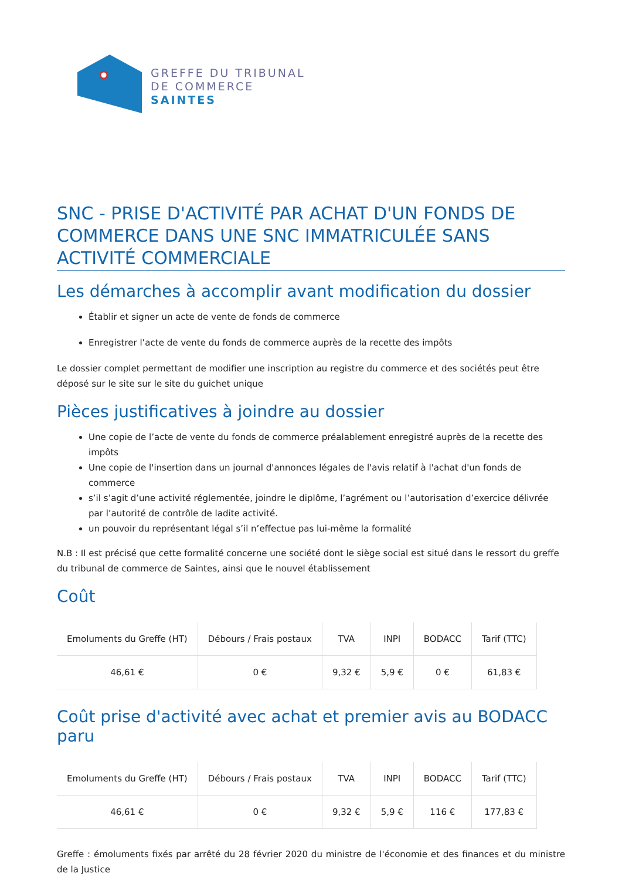GREFFE DU TRIBUNAL
DE COMMERCE
SAINTES
SNC - PRISE D'ACTIVITÉ PAR ACHAT D'UN FONDS DE COMMERCE DANS UNE SNC IMMATRICULÉE SANS ACTIVITÉ COMMERCIALE
Les démarches à accomplir avant modification du dossier
Établir et signer un acte de vente de fonds de commerce
Enregistrer l’acte de vente du fonds de commerce auprès de la recette des impôts
Le dossier complet permettant de modifier une inscription au registre du commerce et des sociétés peut être déposé sur le site sur le site du guichet unique
Pièces justificatives à joindre au dossier
Une copie de l’acte de vente du fonds de commerce préalablement enregistré auprès de la recette des impôts
Une copie de l'insertion dans un journal d'annonces légales de l'avis relatif à l'achat d'un fonds de commerce
s’il s’agit d’une activité réglementée, joindre le diplôme, l’agrément ou l’autorisation d’exercice délivrée par l’autorité de contrôle de ladite activité.
un pouvoir du représentant légal s’il n’effectue pas lui-même la formalité
N.B : Il est précisé que cette formalité concerne une société dont le siège social est situé dans le ressort du greffe du tribunal de commerce de Saintes, ainsi que le nouvel établissement
Coût
| Emoluments du Greffe (HT) | Débours / Frais postaux | TVA | INPI | BODACC | Tarif (TTC) |
| --- | --- | --- | --- | --- | --- |
| 46,61 € | 0 € | 9,32 € | 5,9 € | 0 € | 61,83 € |
Coût prise d'activité avec achat et premier avis au BODACC paru
| Emoluments du Greffe (HT) | Débours / Frais postaux | TVA | INPI | BODACC | Tarif (TTC) |
| --- | --- | --- | --- | --- | --- |
| 46,61 € | 0 € | 9,32 € | 5,9 € | 116 € | 177,83 € |
Greffe : émoluments fixés par arrêté du 28 février 2020 du ministre de l'économie et des finances et du ministre de la Justice